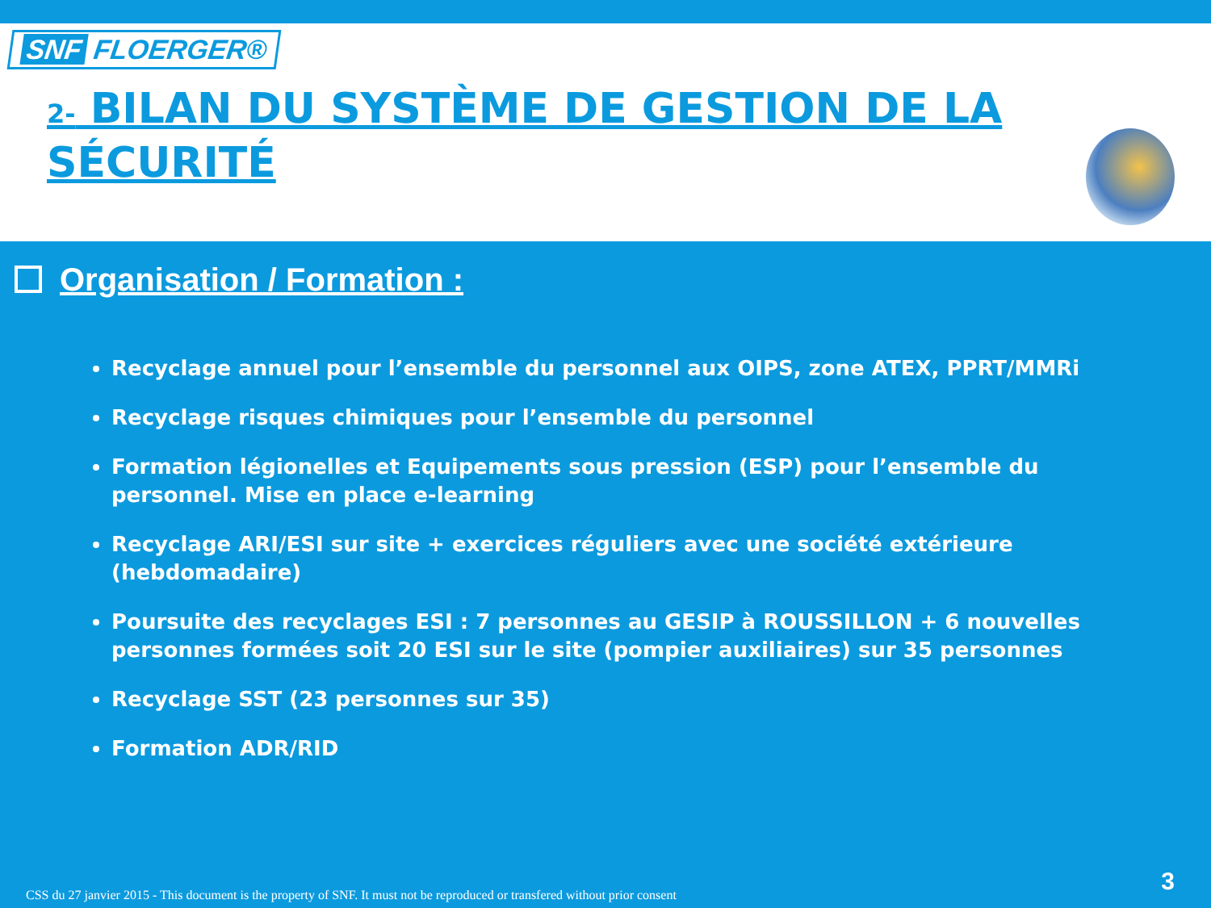SNF FLOERGER®
2- BILAN DU SYSTÈME DE GESTION DE LA SÉCURITÉ
Organisation / Formation :
Recyclage annuel pour l’ensemble du personnel aux OIPS, zone ATEX, PPRT/MMRi
Recyclage risques chimiques pour l’ensemble du personnel
Formation légionelles et Equipements sous pression (ESP) pour l’ensemble du personnel. Mise en place e-learning
Recyclage ARI/ESI sur site + exercices réguliers avec une société extérieure (hebdomadaire)
Poursuite des recyclages ESI : 7 personnes au GESIP à ROUSSILLON + 6 nouvelles personnes formées soit 20 ESI sur le site (pompier auxiliaires) sur 35 personnes
Recyclage SST (23 personnes sur 35)
Formation ADR/RID
CSS du 27 janvier 2015 - This document is the property of SNF. It must not be reproduced or transfered without prior consent
3